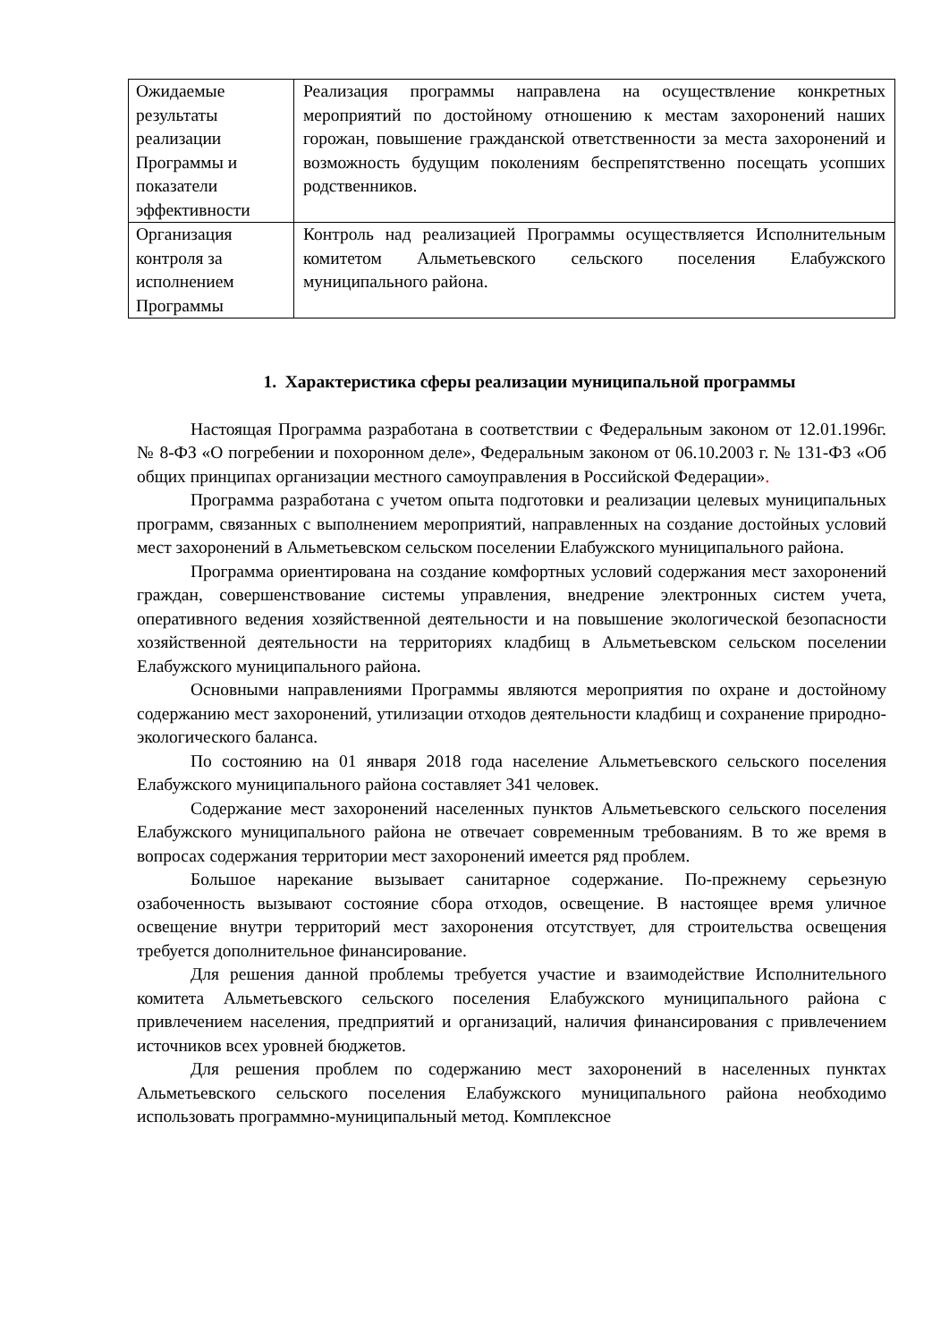| Ожидаемые результаты реализации Программы и показатели эффективности | Реализация программы направлена на осуществление конкретных мероприятий по достойному отношению к местам захоронений наших горожан, повышение гражданской ответственности за места захоронений и возможность будущим поколениям беспрепятственно посещать усопших родственников. |
| Организация контроля за исполнением Программы | Контроль над реализацией Программы осуществляется Исполнительным комитетом Альметьевского сельского поселения Елабужского муниципального района. |
1. Характеристика сферы реализации муниципальной программы
Настоящая Программа разработана в соответствии с Федеральным законом от 12.01.1996г. № 8-ФЗ «О погребении и похоронном деле», Федеральным законом от 06.10.2003 г. № 131-ФЗ «Об общих принципах организации местного самоуправления в Российской Федерации».
Программа разработана с учетом опыта подготовки и реализации целевых муниципальных программ, связанных с выполнением мероприятий, направленных на создание достойных условий мест захоронений в Альметьевском сельском поселении Елабужского муниципального района.
Программа ориентирована на создание комфортных условий содержания мест захоронений граждан, совершенствование системы управления, внедрение электронных систем учета, оперативного ведения хозяйственной деятельности и на повышение экологической безопасности хозяйственной деятельности на территориях кладбищ в Альметьевском сельском поселении Елабужского муниципального района.
Основными направлениями Программы являются мероприятия по охране и достойному содержанию мест захоронений, утилизации отходов деятельности кладбищ и сохранение природно-экологического баланса.
По состоянию на 01 января 2018 года население Альметьевского сельского поселения Елабужского муниципального района составляет 341 человек.
Содержание мест захоронений населенных пунктов Альметьевского сельского поселения Елабужского муниципального района не отвечает современным требованиям. В то же время в вопросах содержания территории мест захоронений имеется ряд проблем.
Большое нарекание вызывает санитарное содержание. По-прежнему серьезную озабоченность вызывают состояние сбора отходов, освещение. В настоящее время уличное освещение внутри территорий мест захоронения отсутствует, для строительства освещения требуется дополнительное финансирование.
Для решения данной проблемы требуется участие и взаимодействие Исполнительного комитета Альметьевского сельского поселения Елабужского муниципального района с привлечением населения, предприятий и организаций, наличия финансирования с привлечением источников всех уровней бюджетов.
Для решения проблем по содержанию мест захоронений в населенных пунктах Альметьевского сельского поселения Елабужского муниципального района необходимо использовать программно-муниципальный метод. Комплексное